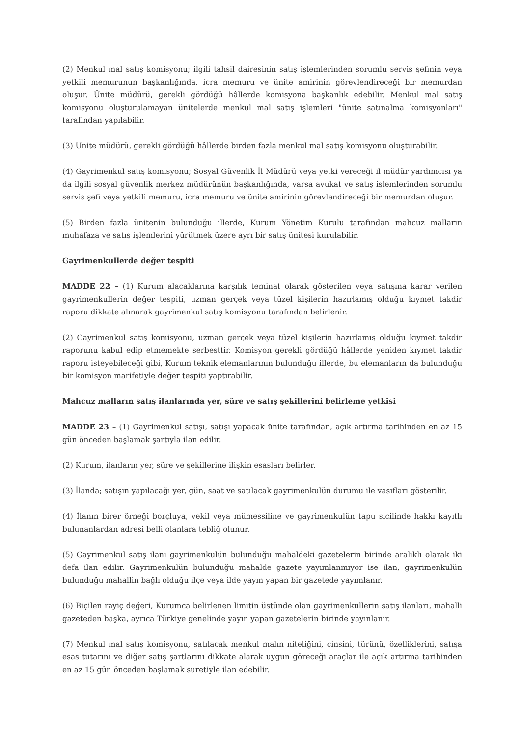(2) Menkul mal satış komisyonu; ilgili tahsil dairesinin satış işlemlerinden sorumlu servis şefinin veya yetkili memurunun başkanlığında, icra memuru ve ünite amirinin görevlendireceği bir memurdan oluşur. Ünite müdürü, gerekli gördüğü hâllerde komisyona başkanlık edebilir. Menkul mal satış komisyonu oluşturulamayan ünitelerde menkul mal satış işlemleri "ünite satınalma komisyonları" tarafından yapılabilir.
(3) Ünite müdürü, gerekli gördüğü hâllerde birden fazla menkul mal satış komisyonu oluşturabilir.
(4) Gayrimenkul satış komisyonu; Sosyal Güvenlik İl Müdürü veya yetki vereceği il müdür yardımcısı ya da ilgili sosyal güvenlik merkez müdürünün başkanlığında, varsa avukat ve satış işlemlerinden sorumlu servis şefi veya yetkili memuru, icra memuru ve ünite amirinin görevlendireceği bir memurdan oluşur.
(5) Birden fazla ünitenin bulunduğu illerde, Kurum Yönetim Kurulu tarafından mahcuz malların muhafaza ve satış işlemlerini yürütmek üzere ayrı bir satış ünitesi kurulabilir.
Gayrimenkullerde değer tespiti
MADDE 22 – (1) Kurum alacaklarına karşılık teminat olarak gösterilen veya satışına karar verilen gayrimenkullerin değer tespiti, uzman gerçek veya tüzel kişilerin hazırlamış olduğu kıymet takdir raporu dikkate alınarak gayrimenkul satış komisyonu tarafından belirlenir.
(2) Gayrimenkul satış komisyonu, uzman gerçek veya tüzel kişilerin hazırlamış olduğu kıymet takdir raporunu kabul edip etmemekte serbesttir. Komisyon gerekli gördüğü hâllerde yeniden kıymet takdir raporu isteyebileceği gibi, Kurum teknik elemanlarının bulunduğu illerde, bu elemanların da bulunduğu bir komisyon marifetiyle değer tespiti yaptırabilir.
Mahcuz malların satış ilanlarında yer, süre ve satış şekillerini belirleme yetkisi
MADDE 23 – (1) Gayrimenkul satışı, satışı yapacak ünite tarafından, açık artırma tarihinden en az 15 gün önceden başlamak şartıyla ilan edilir.
(2) Kurum, ilanların yer, süre ve şekillerine ilişkin esasları belirler.
(3) İlanda; satışın yapılacağı yer, gün, saat ve satılacak gayrimenkulün durumu ile vasıfları gösterilir.
(4) İlanın birer örneği borçluya, vekil veya mümessiline ve gayrimenkulün tapu sicilinde hakkı kayıtlı bulunanlardan adresi belli olanlara tebliğ olunur.
(5) Gayrimenkul satış ilanı gayrimenkulün bulunduğu mahaldeki gazetelerin birinde aralıklı olarak iki defa ilan edilir. Gayrimenkulün bulunduğu mahalde gazete yayımlanmıyor ise ilan, gayrimenkulün bulunduğu mahallin bağlı olduğu ilçe veya ilde yayın yapan bir gazetede yayımlanır.
(6) Biçilen rayiç değeri, Kurumca belirlenen limitin üstünde olan gayrimenkullerin satış ilanları, mahalli gazeteden başka, ayrıca Türkiye genelinde yayın yapan gazetelerin birinde yayınlanır.
(7) Menkul mal satış komisyonu, satılacak menkul malın niteliğini, cinsini, türünü, özelliklerini, satışa esas tutarını ve diğer satış şartlarını dikkate alarak uygun göreceği araçlar ile açık artırma tarihinden en az 15 gün önceden başlamak suretiyle ilan edebilir.